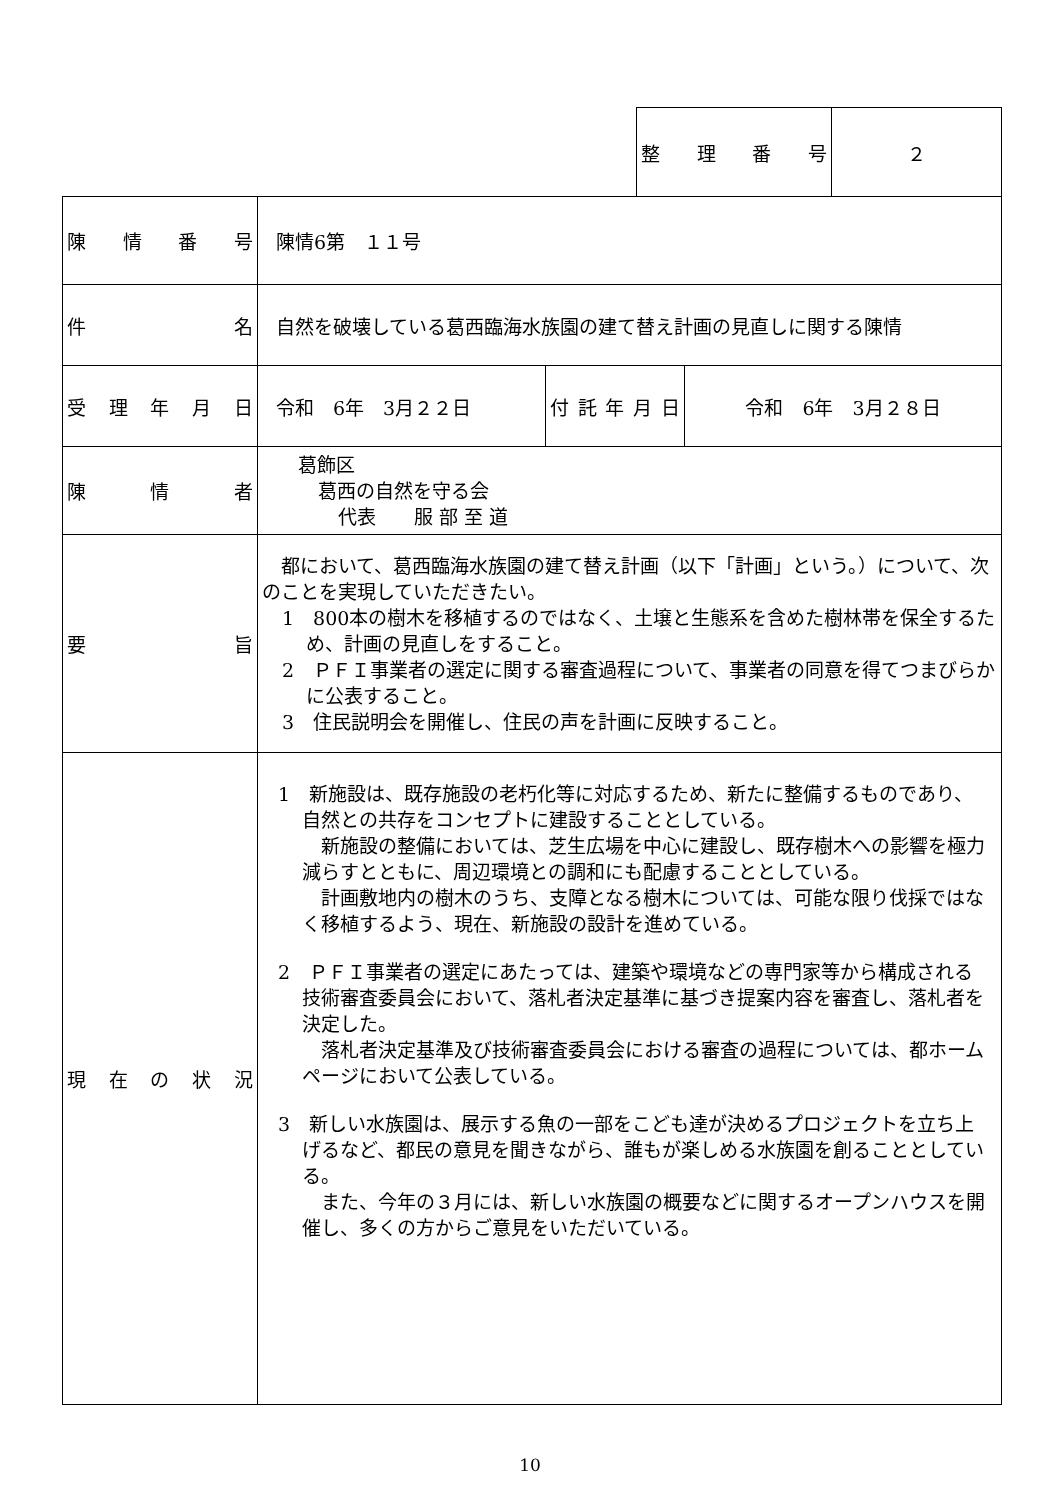| 整 理 番 号 | ２ |
| 陳 情 番 号 | 陳情6第 １１号 | | |
| 件 名 | 自然を破壊している葛西臨海水族園の建て替え計画の見直しに関する陳情 | | |
| 受 理 年 月 日 | 令和 6年 3月２２日 | 付 託 年 月 日 | 令和 6年 3月２８日 |
| 陳 情 者 | 葛飾区 葛西の自然を守る会 代表 服 部 至 道 | | |
| 要 旨 | 都において、葛西臨海水族園の建て替え計画（以下「計画」という。）について、次のことを実現していただきたい。 1 800本の樹木を移植するのではなく、土壌と生態系を含めた樹林帯を保全するため、計画の見直しをすること。 2 ＰＦＩ事業者の選定に関する審査過程について、事業者の同意を得てつまびらかに公表すること。 3 住民説明会を開催し、住民の声を計画に反映すること。 | | |
| 現 在 の 状 況 | 1 新施設は、既存施設の老朽化等に対応するため、新たに整備するものであり、自然との共存をコンセプトに建設することとしている。 新施設の整備においては、芝生広場を中心に建設し、既存樹木への影響を極力減らすとともに、周辺環境との調和にも配慮することとしている。 計画敷地内の樹木のうち、支障となる樹木については、可能な限り伐採ではなく移植するよう、現在、新施設の設計を進めている。 2 ＰＦＩ事業者の選定にあたっては、建築や環境などの専門家等から構成される技術審査委員会において、落札者決定基準に基づき提案内容を審査し、落札者を決定した。 落札者決定基準及び技術審査委員会における審査の過程については、都ホームページにおいて公表している。 3 新しい水族園は、展示する魚の一部をこども達が決めるプロジェクトを立ち上げるなど、都民の意見を聞きながら、誰もが楽しめる水族園を創ることとしている。 また、今年の３月には、新しい水族園の概要などに関するオープンハウスを開催し、多くの方からご意見をいただいている。 | | |
10